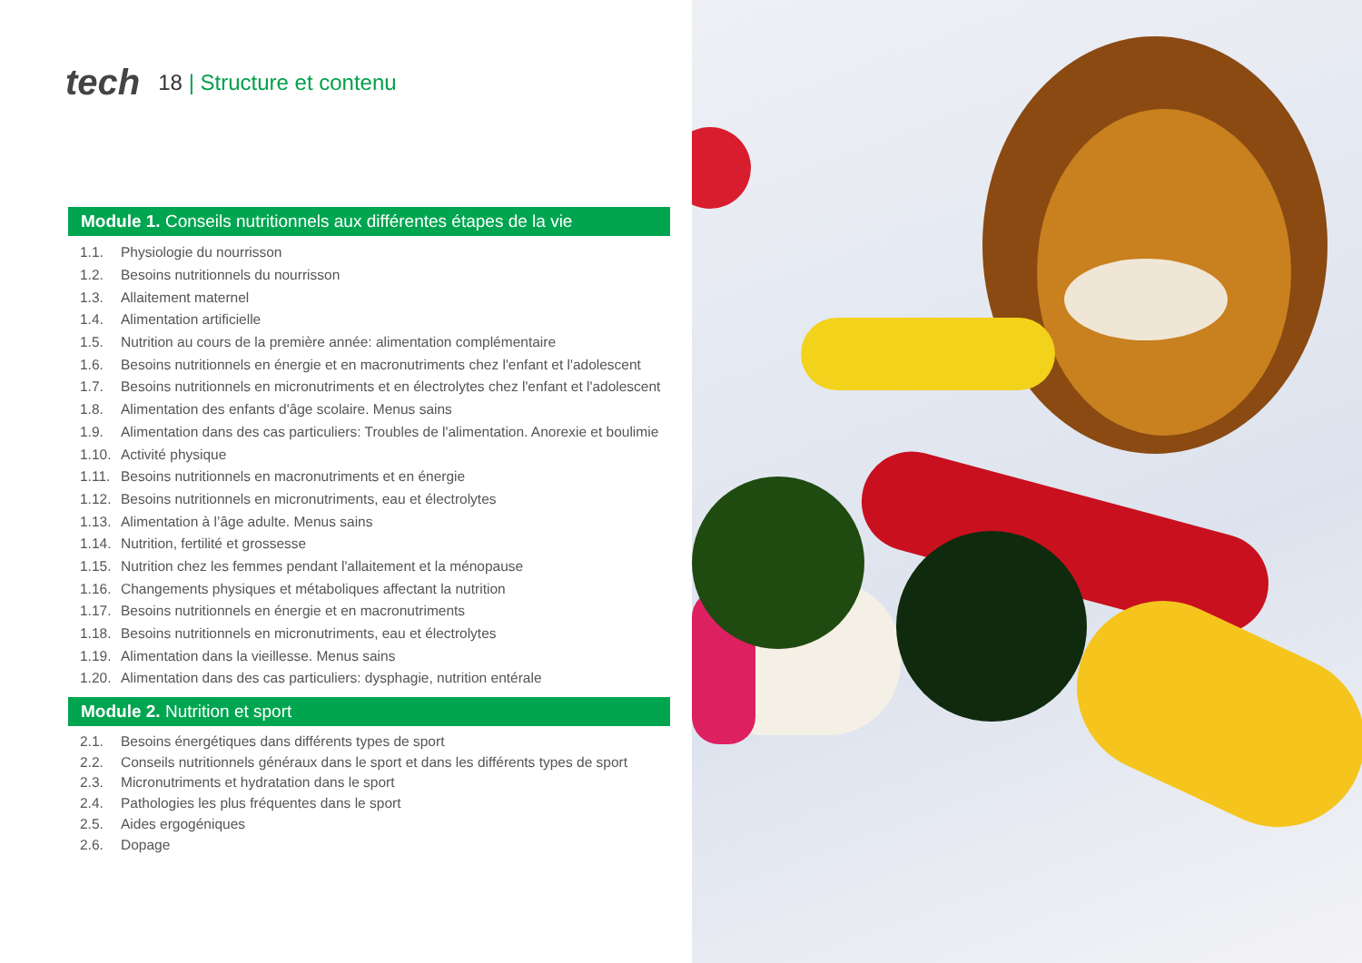tech
18 | Structure et contenu
Module 1. Conseils nutritionnels aux différentes étapes de la vie
1.1. Physiologie du nourrisson
1.2. Besoins nutritionnels du nourrisson
1.3. Allaitement maternel
1.4. Alimentation artificielle
1.5. Nutrition au cours de la première année: alimentation complémentaire
1.6. Besoins nutritionnels en énergie et en macronutriments chez l'enfant et l'adolescent
1.7. Besoins nutritionnels en micronutriments et en électrolytes chez l'enfant et l'adolescent
1.8. Alimentation des enfants d'âge scolaire. Menus sains
1.9. Alimentation dans des cas particuliers: Troubles de l'alimentation. Anorexie et boulimie
1.10. Activité physique
1.11. Besoins nutritionnels en macronutriments et en énergie
1.12. Besoins nutritionnels en micronutriments, eau et électrolytes
1.13. Alimentation à l’âge adulte. Menus sains
1.14. Nutrition, fertilité et grossesse
1.15. Nutrition chez les femmes pendant l'allaitement et la ménopause
1.16. Changements physiques et métaboliques affectant la nutrition
1.17. Besoins nutritionnels en énergie et en macronutriments
1.18. Besoins nutritionnels en micronutriments, eau et électrolytes
1.19. Alimentation dans la vieillesse. Menus sains
1.20. Alimentation dans des cas particuliers: dysphagie, nutrition entérale
Module 2. Nutrition et sport
2.1. Besoins énergétiques dans différents types de sport
2.2. Conseils nutritionnels généraux dans le sport et dans les différents types de sport
2.3. Micronutriments et hydratation dans le sport
2.4. Pathologies les plus fréquentes dans le sport
2.5. Aides ergogéniques
2.6. Dopage